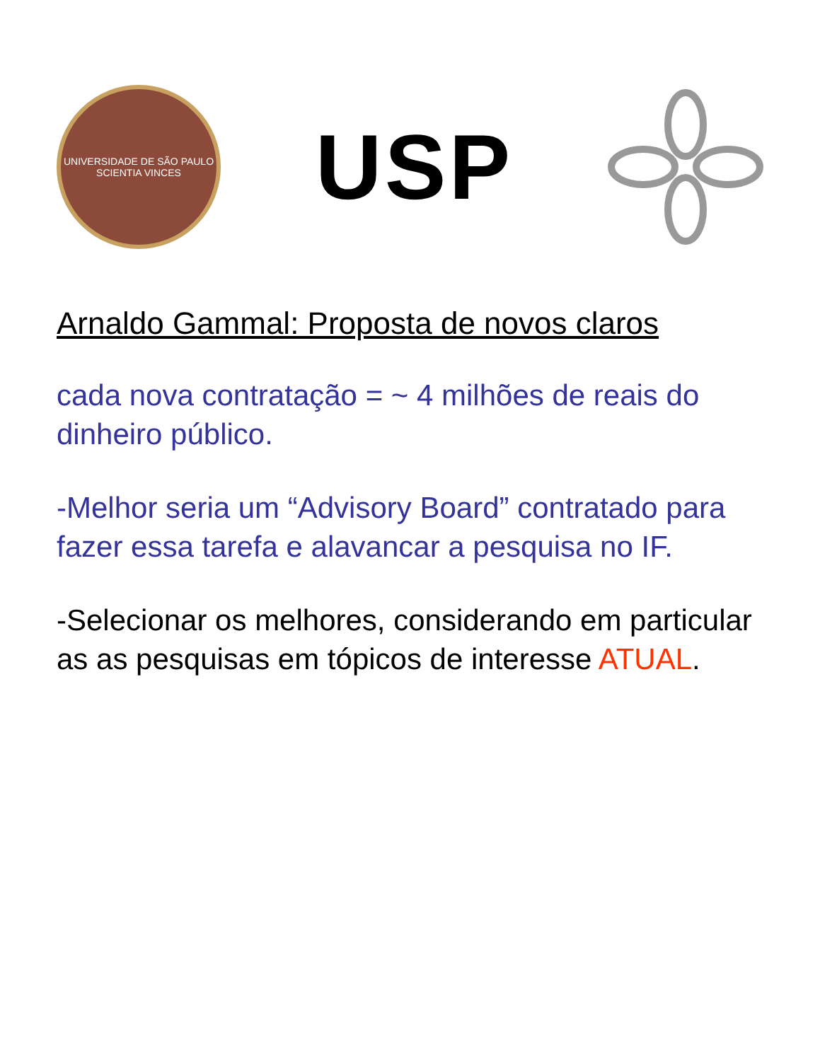UNIVERSIDADE DE SÃO PAULO
SCIENTIA VINCES
USP
Arnaldo Gammal: Proposta de novos claros
cada nova contratação = ~ 4 milhões de reais do dinheiro público.
-Melhor seria um “Advisory Board” contratado para fazer essa tarefa e alavancar a pesquisa no IF.
-Selecionar os melhores, considerando em particular as as pesquisas em tópicos de interesse ATUAL.